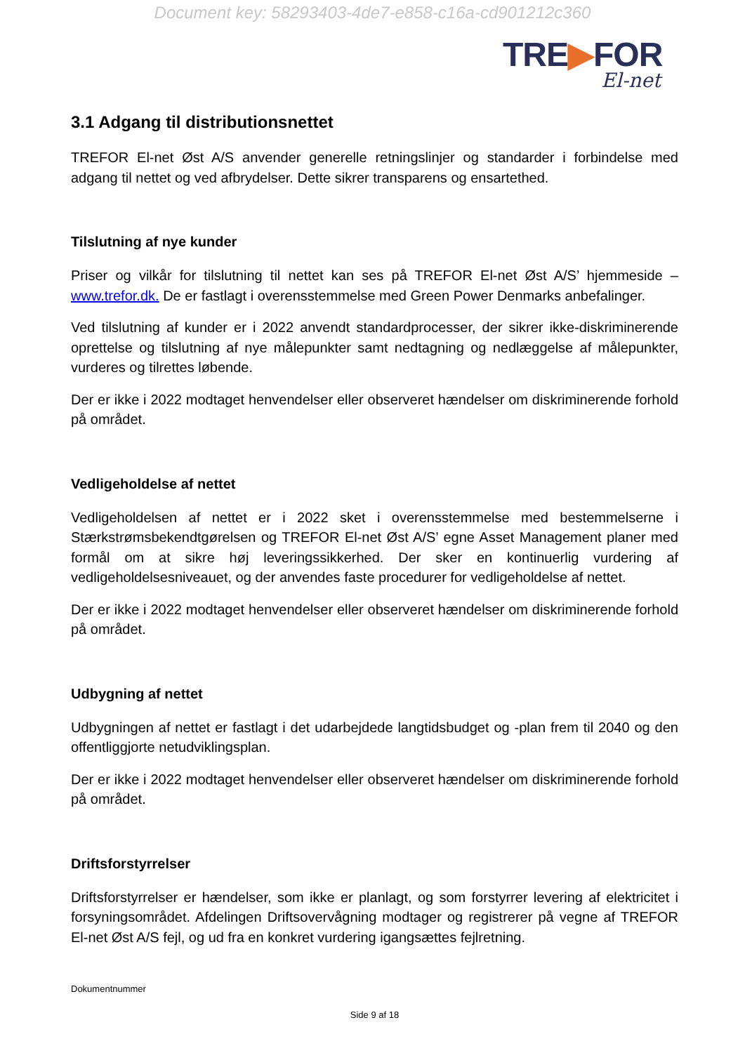Document key: 58293403-4de7-e858-c16a-cd901212c360
TRE▶FOR
El-net
3.1 Adgang til distributionsnettet
TREFOR El-net Øst A/S anvender generelle retningslinjer og standarder i forbindelse med adgang til nettet og ved afbrydelser. Dette sikrer transparens og ensartethed.
Tilslutning af nye kunder
Priser og vilkår for tilslutning til nettet kan ses på TREFOR El-net Øst A/S’ hjemmeside – www.trefor.dk. De er fastlagt i overensstemmelse med Green Power Denmarks anbefalinger.
Ved tilslutning af kunder er i 2022 anvendt standardprocesser, der sikrer ikke-diskriminerende oprettelse og tilslutning af nye målepunkter samt nedtagning og nedlæggelse af målepunkter, vurderes og tilrettes løbende.
Der er ikke i 2022 modtaget henvendelser eller observeret hændelser om diskriminerende forhold på området.
Vedligeholdelse af nettet
Vedligeholdelsen af nettet er i 2022 sket i overensstemmelse med bestemmelserne i Stærkstrømsbekendtgørelsen og TREFOR El-net Øst A/S’ egne Asset Management planer med formål om at sikre høj leveringssikkerhed. Der sker en kontinuerlig vurdering af vedligeholdelsesniveauet, og der anvendes faste procedurer for vedligeholdelse af nettet.
Der er ikke i 2022 modtaget henvendelser eller observeret hændelser om diskriminerende forhold på området.
Udbygning af nettet
Udbygningen af nettet er fastlagt i det udarbejdede langtidsbudget og -plan frem til 2040 og den offentliggjorte netudviklingsplan.
Der er ikke i 2022 modtaget henvendelser eller observeret hændelser om diskriminerende forhold på området.
Driftsforstyrrelser
Driftsforstyrrelser er hændelser, som ikke er planlagt, og som forstyrrer levering af elektricitet i forsyningsområdet. Afdelingen Driftsovervågning modtager og registrerer på vegne af TREFOR El-net Øst A/S fejl, og ud fra en konkret vurdering igangsættes fejlretning.
Dokumentnummer
Side 9 af 18